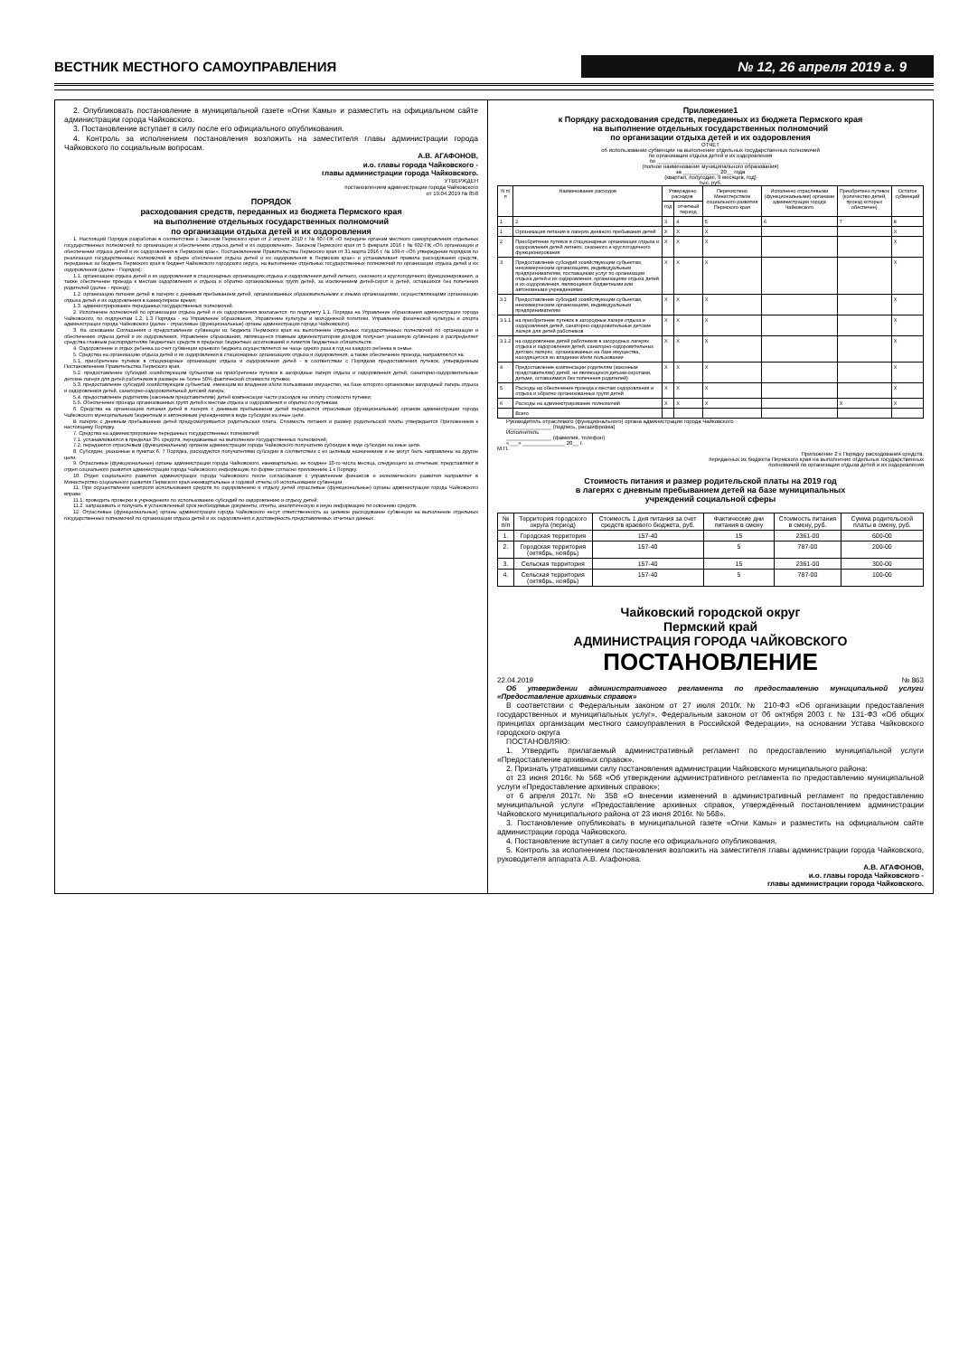ВЕСТНИК МЕСТНОГО САМОУПРАВЛЕНИЯ
№ 12, 26 апреля 2019 г. 9
2. Опубликовать постановление в муниципальной газете «Огни Камы» и разместить на официальном сайте администрации города Чайковского.
3. Постановление вступает в силу после его официального опубликования.
4. Контроль за исполнением постановления возложить на заместителя главы администрации города Чайковского по социальным вопросам.
А.В. АГАФОНОВ,
и.о. главы города Чайковского -
главы администрации города Чайковского.
УТВЕРЖДЕН
постановлением администрации города Чайковского
от 19.04.2019 № 858
ПОРЯДОК
расходования средств, переданных из бюджета Пермского края
на выполнение отдельных государственных полномочий
по организации отдыха детей и их оздоровления
1. Настоящий Порядок разработан в соответствии с Законом Пермского края от 2 апреля 2010 г. № 607-ПК «О передаче органам местного самоуправления отдельных государственных полномочий по организации и обеспечению отдыха детей и их оздоровления», Законом Пермского края от 5 февраля 2016 г. № 602-ПК «Об организации и обеспечении отдыха детей и их оздоровления в Пермском крае», Постановлением Правительства Пермского края от 31 марта 2016 г. № 169-п «Об утверждении порядков по реализации государственных полномочий в сфере обеспечения отдыха детей и их оздоровления в Пермском крае» и устанавливает правила расходования средств, переданных из бюджета Пермского края в бюджет Чайковского городского округа, на выполнение отдельных государственных полномочий по организации отдыха детей и их оздоровления (далее - Порядок):
1.1. организацию отдыха детей и их оздоровления в стационарных организациях отдыха и оздоровления детей летнего, сезонного и круглогодичного функционирования, а также обеспечение проезда к местам оздоровления и отдыха и обратно организованных групп детей, за исключением детей-сирот и детей, оставшихся без попечения родителей (далее - проезд);
1.2. организацию питания детей в лагерях с дневным пребыванием детей, организованных образовательными и иными организациями, осуществляющими организацию отдыха детей и их оздоровления в каникулярное время;
1.3. администрирование переданных государственных полномочий.
2. Исполнение полномочий по организации отдыха детей и их оздоровления возлагается: по подпункту 1.1. Порядка на Управление образования администрации города Чайковского; по подпунктам 1.2, 1.3 Порядка - на Управление образования, Управление культуры и молодежной политики, Управление физической культуры и спорта администрации города Чайковского (далее - отраслевые (функциональные) органы администрации города Чайковского).
3. На основании Соглашения о предоставлении субвенции из бюджета Пермского края на выполнение отдельных государственных полномочий по организации и обеспечению отдыха детей и их оздоровления, Управление образования, являющееся главным администратором доходов получает указанную субвенцию и распределяет средства главным распорядителям бюджетных средств в пределах бюджетных ассигнований и лимитов бюджетных обязательств.
4. Оздоровление и отдых ребенка за счет субвенции краевого бюджета осуществляется не чаще одного раза в год на каждого ребенка в семье.
5. Средства на организацию отдыха детей и их оздоровления в стационарных организациях отдыха и оздоровления, а также обеспечение проезда, направляются на:
5.1. приобретение путевок в стационарные организации отдыха и оздоровления детей - в соответствии с Порядком предоставления путевок, утвержденным Постановлением Правительства Пермского края.
5.2. предоставление субсидий хозяйствующим субъектам на приобретение путевок в загородные лагеря отдыха и оздоровления детей, санаторно-оздоровительные детские лагеря для детей работников в размере не более 50% фактической стоимости путевки;
5.3. предоставление субсидий хозяйствующим субъектам, имеющим во владении и/или пользовании имущество, на базе которого организован загородный лагерь отдыха и оздоровления детей, санаторно-оздоровительный детский лагерь;
5.4. предоставление родителям (законным представителям) детей компенсации части расходов на оплату стоимости путевки;
5.5. Обеспечение проезда организованных групп детей к местам отдыха и оздоровления и обратно по путевкам.
6. Средства на организацию питания детей в лагерях с дневным пребыванием детей передаются отраслевым (функциональным) органом администрации города Чайковского муниципальным бюджетным и автономным учреждениям в виде субсидии на иные цели.
В лагерях с дневным пребыванием детей предусматривается родительская плата. Стоимость питания и размер родительской платы утверждается Приложением к настоящему Порядку.
7. Средства на администрирование переданных государственных полномочий:
7.1. устанавливаются в пределах 3% средств, передаваемых на выполнение государственных полномочий;
7.2. передаются отраслевым (функциональным) органом администрации города Чайковского получателю субсидии в виде субсидии на иные цели.
8. Субсидии, указанные в пунктах 6, 7 Порядка, расходуются получателями субсидии в соответствии с их целевым назначением и не могут быть направлены на другие цели.
9. Отраслевые (функциональные) органы администрации города Чайковского, ежеквартально, не позднее 10-го числа месяца, следующего за отчетным, представляют в отдел социального развития администрации города Чайковского информацию по форме согласно приложению 1 к Порядку.
10. Отдел социального развития администрации города Чайковского после согласования с управлением финансов и экономического развития направляет в Министерство социального развития Пермского края ежеквартальные и годовой отчеты об использовании субвенции.
11. При осуществлении контроля использования средств по оздоровлению и отдыху детей отраслевые (функциональные) органы администрации города Чайковского вправе:
11.1. проводить проверки в учреждениях по использованию субсидий по оздоровлению и отдыху детей;
11.2. запрашивать и получать в установленный срок необходимые документы, отчеты, аналитическую и иную информацию по освоению средств.
12. Отраслевые (функциональные) органы администрации города Чайковского несут ответственность за целевое расходование субвенции на выполнение отдельных государственных полномочий по организации отдыха детей и их оздоровления и достоверность представляемых отчетных данных.
Приложение1
к Порядку расходования средств, переданных из бюджета Пермского края
на выполнение отдельных государственных полномочий
по организации отдыха детей и их оздоровления
ОТЧЕТ
об использовании субвенции на выполнение отдельных государственных полномочий
по организации отдыха детей и их оздоровления
по ______________________________________
(полное наименование муниципального образования)
за ____________ 20__ года
(квартал, полугодие, 9 месяцев, год)
тыс. руб.
| N п/п | Наименование расходов | Утверждено расходов | | Перечислено Министерством социального развития Пермского края | Исполнено отраслевыми (функциональными) органами администрации города Чайковского | Приобретено путевок (количество детей, проезд которых обеспечен) | Остаток субвенций |
| --- | --- | --- | --- | --- | --- | --- | --- |
| | | год | отчетный период | | | | |
| 1 | 2 | 3 | 4 | 5 | 6 | 7 | 8 |
| 1 | Организация питания в лагерях дневного пребывания детей | X | X | X | | | X |
| 2 | Приобретение путевок в стационарные организации отдыха и оздоровления детей летнего, сезонного и круглогодичного функционирования | X | X | X | | | X |
| 3 | Предоставление субсидий хозяйствующим субъектам, некоммерческим организациям, индивидуальным предпринимателям, поставщикам услуг по организации отдыха детей и их оздоровления, организациям отдыха детей и их оздоровления, являющимся бюджетными или автономными учреждениями | X | X | X | | | X |
| 3.1 | Предоставление субсидий хозяйствующим субъектам, некоммерческим организациям, индивидуальным предпринимателям | X | X | X | | | X |
| 3.1.1 | на приобретение путевок в загородные лагеря отдыха и оздоровления детей, санаторно-оздоровительные детские лагеря для детей работников | X | X | X | | | X |
| 3.1.2 | на оздоровление детей работников в загородных лагерях отдыха и оздоровления детей, санаторно-оздоровительных детских лагерях, организованных на базе имущества, находящегося во владении и/или пользовании | X | X | X | | | X |
| 4 | Предоставление компенсации родителям (законным представителям) детей, не являющихся детьми-сиротами, детьми, оставшимися без попечения родителей) | X | X | X | | | X |
| 5 | Расходы на обеспечение проезда к местам оздоровления и отдыха и обратно организованных групп детей | X | X | X | | | X |
| 6 | Расходы на администрирование полномочий | X | X | X | | X | X |
| | Всего | | | | | | |
Руководитель отраслевого (функционального) органа администрации города Чайковского
_______________ (подпись, расшифровка)
Исполнитель
_______________ (фамилия, телефон)
«___» ______________ 20__ г.
М.П.
Приложение 2 к Порядку расходования средств,
переданных из бюджета Пермского края на выполнение отдельных государственных
полномочий по организации отдыха детей и их оздоровления
Стоимость питания и размер родительской платы на 2019 год
в лагерях с дневным пребыванием детей на базе муниципальных
учреждений социальной сферы
| № п/п | Территория городского округа (период) | Стоимость 1 дня питания за счет средств краевого бюджета, руб. | Фактические дни питания в смену | Стоимость питания в смену, руб. | Сумма родительской платы в смену, руб. |
| --- | --- | --- | --- | --- | --- |
| 1. | Городская территория | 157-40 | 15 | 2361-00 | 600-00 |
| 2. | Городская территория (октябрь, ноябрь) | 157-40 | 5 | 787-00 | 200-00 |
| 3. | Сельская территория | 157-40 | 15 | 2361-00 | 300-00 |
| 4. | Сельская территория (октябрь, ноябрь) | 157-40 | 5 | 787-00 | 100-00 |
Чайковский городской округ
Пермский край
АДМИНИСТРАЦИЯ ГОРОДА ЧАЙКОВСКОГО
ПОСТАНОВЛЕНИЕ
22.04.2019 № 863
Об утверждении административного регламента по предоставлению муниципальной услуги «Предоставление архивных справок»
В соответствии с Федеральным законом от 27 июля 2010г. № 210-ФЗ «Об организации предоставления государственных и муниципальных услуг», Федеральным законом от 06 октября 2003 г. № 131-ФЗ «Об общих принципах организации местного самоуправления в Российской Федерации», на основании Устава Чайковского городского округа
ПОСТАНОВЛЯЮ:
1. Утвердить прилагаемый административный регламент по предоставлению муниципальной услуги «Предоставление архивных справок».
2. Признать утратившими силу постановления администрации Чайковского муниципального района:
от 23 июня 2016г. № 568 «Об утверждении административного регламента по предоставлению муниципальной услуги «Предоставление архивных справок»;
от 6 апреля 2017г. № 358 «О внесении изменений в административный регламент по предоставлению муниципальной услуги «Предоставление архивных справок, утверждённый постановлением администрации Чайковского муниципального района от 23 июня 2016г. № 568».
3. Постановление опубликовать в муниципальной газете «Огни Камы» и разместить на официальном сайте администрации города Чайковского.
4. Постановление вступает в силу после его официального опубликования.
5. Контроль за исполнением постановления возложить на заместителя главы администрации города Чайковского, руководителя аппарата А.В. Агафонова.
А.В. АГАФОНОВ,
и.о. главы города Чайковского -
главы администрации города Чайковского.